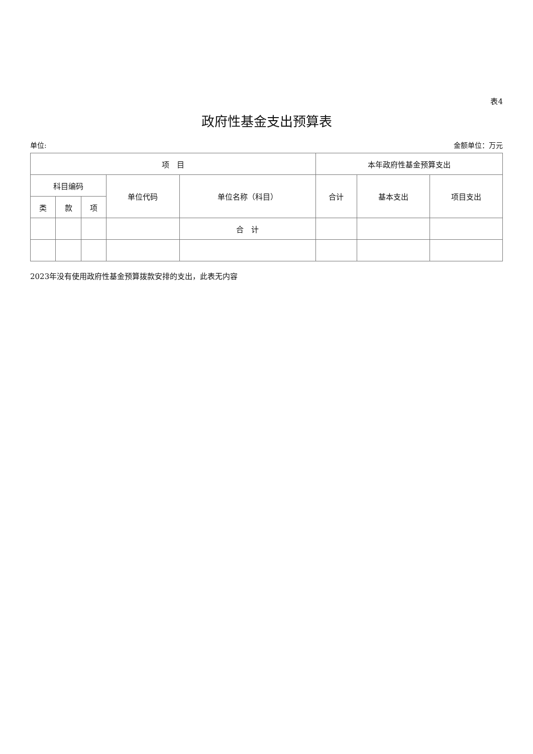表4
政府性基金支出预算表
单位: 金额单位：万元
| 项 目 | | | | | 本年政府性基金预算支出 | | |
| --- | --- | --- | --- | --- | --- | --- | --- |
| 科目编码 | | | 单位代码 | 单位名称（科目） | 合计 | 基本支出 | 项目支出 |
| 类 | 款 | 项 | | | | | |
| | | | | 合 计 | | | |
2023年没有使用政府性基金预算拨款安排的支出，此表无内容